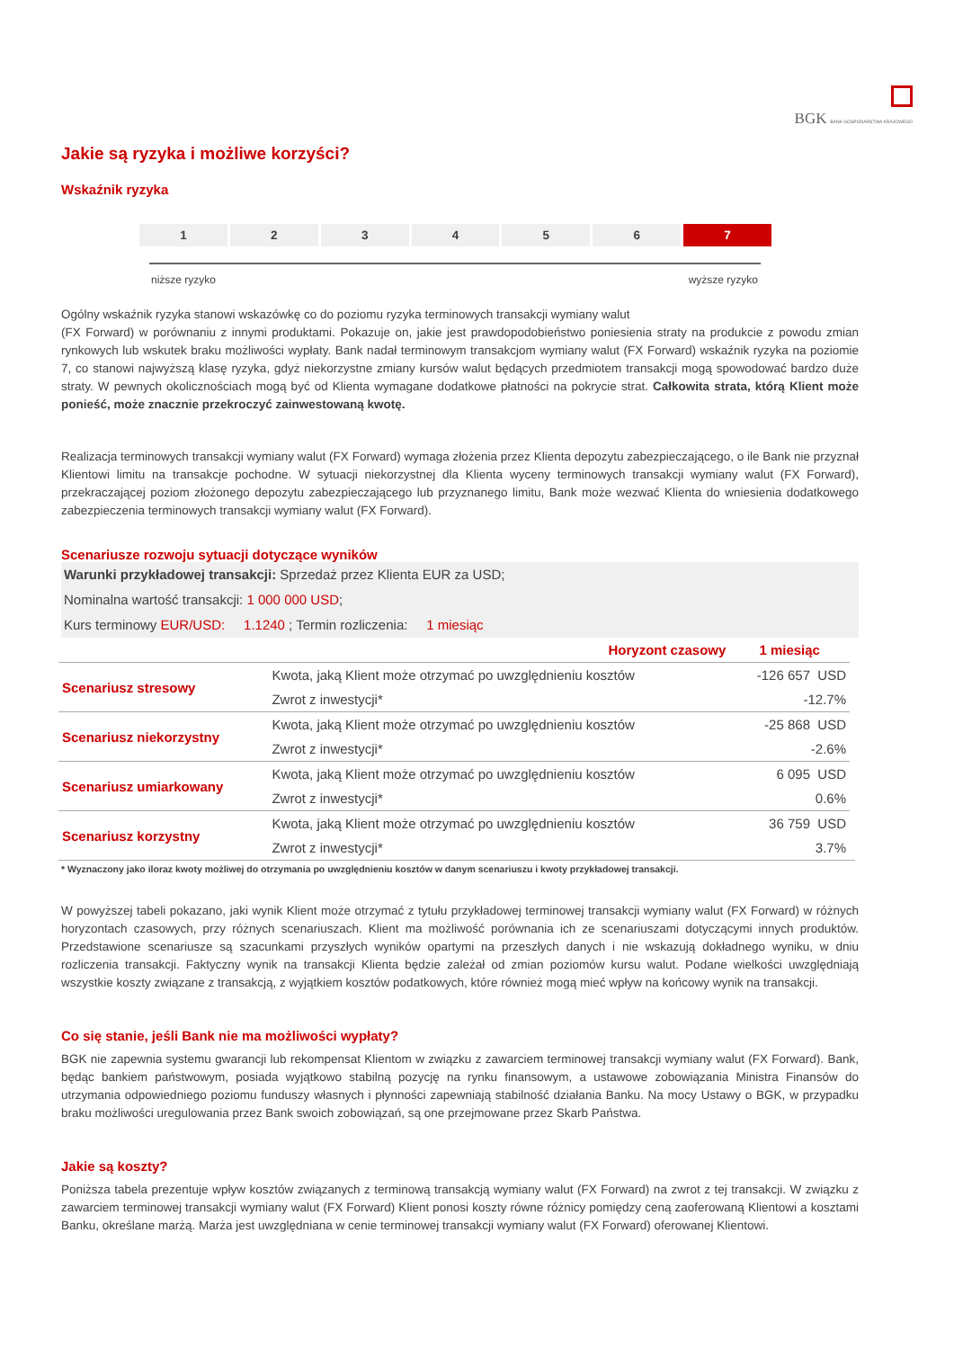BGK BANK GOSPODARSTWA KRAJOWEGO
Jakie są ryzyka i możliwe korzyści?
Wskaźnik ryzyka
1 2 3 4 5 6 7
niższe ryzyko wyższe ryzyko
Ogólny wskaźnik ryzyka stanowi wskazówkę co do poziomu ryzyka terminowych transakcji wymiany walut
(FX Forward) w porównaniu z innymi produktami. Pokazuje on, jakie jest prawdopodobieństwo poniesienia straty na produkcie z powodu zmian rynkowych lub wskutek braku możliwości wypłaty. Bank nadał terminowym transakcjom wymiany walut (FX Forward) wskaźnik ryzyka na poziomie 7, co stanowi najwyższą klasę ryzyka, gdyż niekorzystne zmiany kursów walut będących przedmiotem transakcji mogą spowodować bardzo duże straty. W pewnych okolicznościach mogą być od Klienta wymagane dodatkowe płatności na pokrycie strat. Całkowita strata, którą Klient może ponieść, może znacznie przekroczyć zainwestowaną kwotę.
Realizacja terminowych transakcji wymiany walut (FX Forward) wymaga złożenia przez Klienta depozytu zabezpieczającego, o ile Bank nie przyznał Klientowi limitu na transakcje pochodne. W sytuacji niekorzystnej dla Klienta wyceny terminowych transakcji wymiany walut (FX Forward), przekraczającej poziom złożonego depozytu zabezpieczającego lub przyznanego limitu, Bank może wezwać Klienta do wniesienia dodatkowego zabezpieczenia terminowych transakcji wymiany walut (FX Forward).
Scenariusze rozwoju sytuacji dotyczące wyników
Warunki przykładowej transakcji: Sprzedaż przez Klienta EUR za USD;
Nominalna wartość transakcji: 1 000 000 USD;
Kurs terminowy EUR/USD: 1.1240 ; Termin rozliczenia: 1 miesiąc
| | Horyzont czasowy | 1 miesiąc |
| --- | --- | --- |
| Scenariusz stresowy | Kwota, jaką Klient może otrzymać po uwzględnieniu kosztów | -126 657 USD |
| | Zwrot z inwestycji* | -12.7% |
| Scenariusz niekorzystny | Kwota, jaką Klient może otrzymać po uwzględnieniu kosztów | -25 868 USD |
| | Zwrot z inwestycji* | -2.6% |
| Scenariusz umiarkowany | Kwota, jaką Klient może otrzymać po uwzględnieniu kosztów | 6 095 USD |
| | Zwrot z inwestycji* | 0.6% |
| Scenariusz korzystny | Kwota, jaką Klient może otrzymać po uwzględnieniu kosztów | 36 759 USD |
| | Zwrot z inwestycji* | 3.7% |
* Wyznaczony jako iloraz kwoty możliwej do otrzymania po uwzględnieniu kosztów w danym scenariuszu i kwoty przykładowej transakcji.
W powyższej tabeli pokazano, jaki wynik Klient może otrzymać z tytułu przykładowej terminowej transakcji wymiany walut (FX Forward) w różnych horyzontach czasowych, przy różnych scenariuszach. Klient ma możliwość porównania ich ze scenariuszami dotyczącymi innych produktów. Przedstawione scenariusze są szacunkami przyszłych wyników opartymi na przeszłych danych i nie wskazują dokładnego wyniku, w dniu rozliczenia transakcji. Faktyczny wynik na transakcji Klienta będzie zależał od zmian poziomów kursu walut. Podane wielkości uwzględniają wszystkie koszty związane z transakcją, z wyjątkiem kosztów podatkowych, które również mogą mieć wpływ na końcowy wynik na transakcji.
Co się stanie, jeśli Bank nie ma możliwości wypłaty?
BGK nie zapewnia systemu gwarancji lub rekompensat Klientom w związku z zawarciem terminowej transakcji wymiany walut (FX Forward). Bank, będąc bankiem państwowym, posiada wyjątkowo stabilną pozycję na rynku finansowym, a ustawowe zobowiązania Ministra Finansów do utrzymania odpowiedniego poziomu funduszy własnych i płynności zapewniają stabilność działania Banku. Na mocy Ustawy o BGK, w przypadku braku możliwości uregulowania przez Bank swoich zobowiązań, są one przejmowane przez Skarb Państwa.
Jakie są koszty?
Poniższa tabela prezentuje wpływ kosztów związanych z terminową transakcją wymiany walut (FX Forward) na zwrot z tej transakcji. W związku z zawarciem terminowej transakcji wymiany walut (FX Forward) Klient ponosi koszty równe różnicy pomiędzy ceną zaoferowaną Klientowi a kosztami Banku, określane marżą. Marża jest uwzględniana w cenie terminowej transakcji wymiany walut (FX Forward) oferowanej Klientowi.